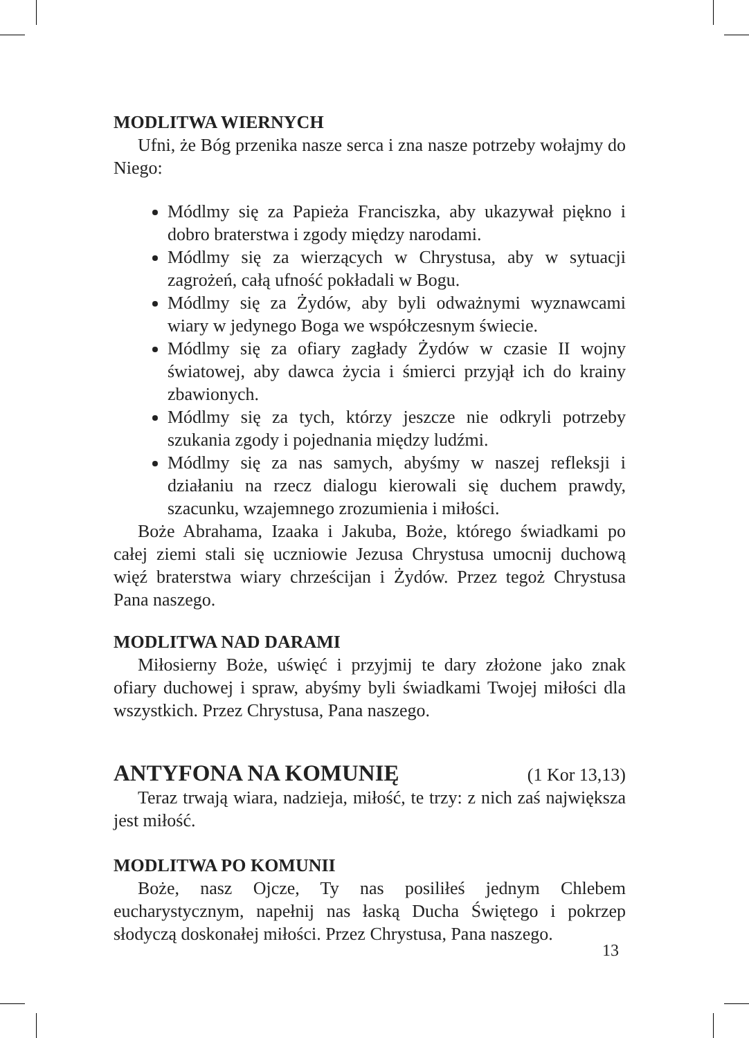MODLITWA WIERNYCH
Ufni, że Bóg przenika nasze serca i zna nasze potrzeby wołajmy do Niego:
Módlmy się za Papieża Franciszka, aby ukazywał piękno i dobro braterstwa i zgody między narodami.
Módlmy się za wierzących w Chrystusa, aby w sytuacji zagrożeń, całą ufność pokładali w Bogu.
Módlmy się za Żydów, aby byli odważnymi wyznawcami wiary w jedynego Boga we współczesnym świecie.
Módlmy się za ofiary zagłady Żydów w czasie II wojny światowej, aby dawca życia i śmierci przyjął ich do krainy zbawionych.
Módlmy się za tych, którzy jeszcze nie odkryli potrzeby szukania zgody i pojednania między ludźmi.
Módlmy się za nas samych, abyśmy w naszej refleksji i działaniu na rzecz dialogu kierowali się duchem prawdy, szacunku, wzajemnego zrozumienia i miłości.
Boże Abrahama, Izaaka i Jakuba, Boże, którego świadkami po całej ziemi stali się uczniowie Jezusa Chrystusa umocnij duchową więź braterstwa wiary chrześcijan i Żydów. Przez tegoż Chrystusa Pana naszego.
MODLITWA NAD DARAMI
Miłosierny Boże, uświęć i przyjmij te dary złożone jako znak ofiary duchowej i spraw, abyśmy byli świadkami Twojej miłości dla wszystkich. Przez Chrystusa, Pana naszego.
ANTYFONA NA KOMUNIĘ (1 Kor 13,13)
Teraz trwają wiara, nadzieja, miłość, te trzy: z nich zaś największa jest miłość.
MODLITWA PO KOMUNII
Boże, nasz Ojcze, Ty nas posiliłeś jednym Chlebem eucharystycznym, napełnij nas łaską Ducha Świętego i pokrzep słodyczą doskonałej miłości. Przez Chrystusa, Pana naszego.
13